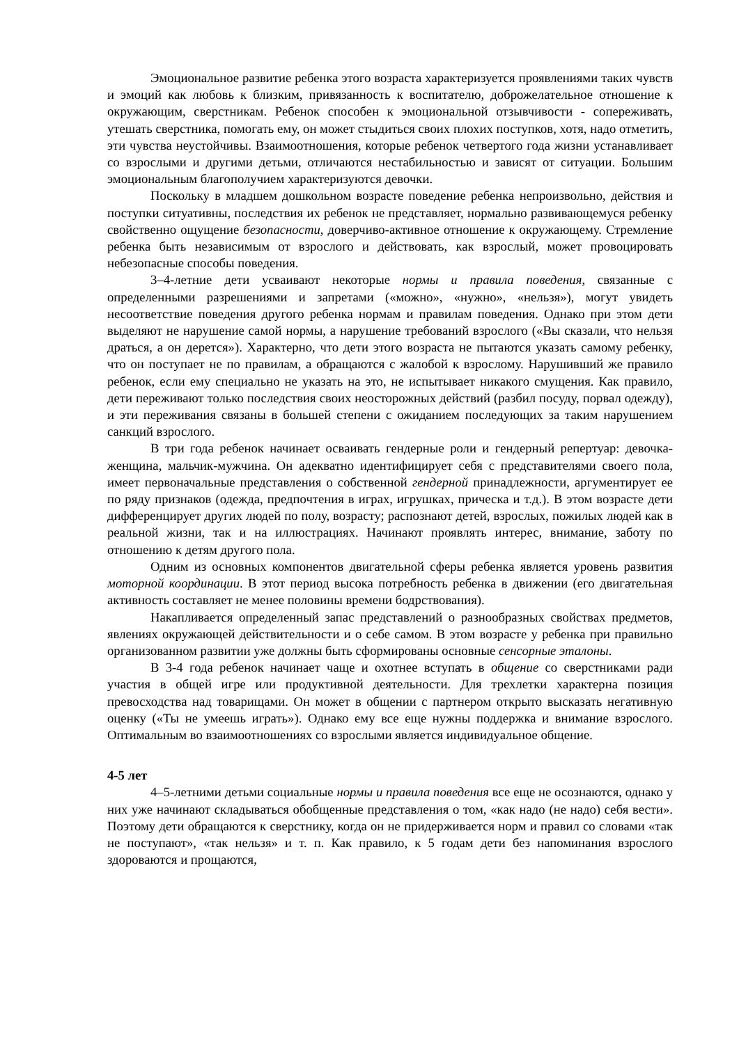Эмоциональное развитие ребенка этого возраста характеризуется проявлениями таких чувств и эмоций как любовь к близким, привязанность к воспитателю, доброжелательное отношение к окружающим, сверстникам. Ребенок способен к эмоциональной отзывчивости - сопереживать, утешать сверстника, помогать ему, он может стыдиться своих плохих поступков, хотя, надо отметить, эти чувства неустойчивы. Взаимоотношения, которые ребенок четвертого года жизни устанавливает со взрослыми и другими детьми, отличаются нестабильностью и зависят от ситуации. Большим эмоциональным благополучием характеризуются девочки.
Поскольку в младшем дошкольном возрасте поведение ребенка непроизвольно, действия и поступки ситуативны, последствия их ребенок не представляет, нормально развивающемуся ребенку свойственно ощущение безопасности, доверчиво-активное отношение к окружающему. Стремление ребенка быть независимым от взрослого и действовать, как взрослый, может провоцировать небезопасные способы поведения.
3–4-летние дети усваивают некоторые нормы и правила поведения, связанные с определенными разрешениями и запретами («можно», «нужно», «нельзя»), могут увидеть несоответствие поведения другого ребенка нормам и правилам поведения. Однако при этом дети выделяют не нарушение самой нормы, а нарушение требований взрослого («Вы сказали, что нельзя драться, а он дерется»). Характерно, что дети этого возраста не пытаются указать самому ребенку, что он поступает не по правилам, а обращаются с жалобой к взрослому. Нарушивший же правило ребенок, если ему специально не указать на это, не испытывает никакого смущения. Как правило, дети переживают только последствия своих неосторожных действий (разбил посуду, порвал одежду), и эти переживания связаны в большей степени с ожиданием последующих за таким нарушением санкций взрослого.
В три года ребенок начинает осваивать гендерные роли и гендерный репертуар: девочка-женщина, мальчик-мужчина. Он адекватно идентифицирует себя с представителями своего пола, имеет первоначальные представления о собственной гендерной принадлежности, аргументирует ее по ряду признаков (одежда, предпочтения в играх, игрушках, прическа и т.д.). В этом возрасте дети дифференцирует других людей по полу, возрасту; распознают детей, взрослых, пожилых людей как в реальной жизни, так и на иллюстрациях. Начинают проявлять интерес, внимание, заботу по отношению к детям другого пола.
Одним из основных компонентов двигательной сферы ребенка является уровень развития моторной координации. В этот период высока потребность ребенка в движении (его двигательная активность составляет не менее половины времени бодрствования).
Накапливается определенный запас представлений о разнообразных свойствах предметов, явлениях окружающей действительности и о себе самом. В этом возрасте у ребенка при правильно организованном развитии уже должны быть сформированы основные сенсорные эталоны.
В 3-4 года ребенок начинает чаще и охотнее вступать в общение со сверстниками ради участия в общей игре или продуктивной деятельности. Для трехлетки характерна позиция превосходства над товарищами. Он может в общении с партнером открыто высказать негативную оценку («Ты не умеешь играть»). Однако ему все еще нужны поддержка и внимание взрослого. Оптимальным во взаимоотношениях со взрослыми является индивидуальное общение.
4-5 лет
4–5-летними детьми социальные нормы и правила поведения все еще не осознаются, однако у них уже начинают складываться обобщенные представления о том, «как надо (не надо) себя вести». Поэтому дети обращаются к сверстнику, когда он не придерживается норм и правил со словами «так не поступают», «так нельзя» и т. п. Как правило, к 5 годам дети без напоминания взрослого здороваются и прощаются,